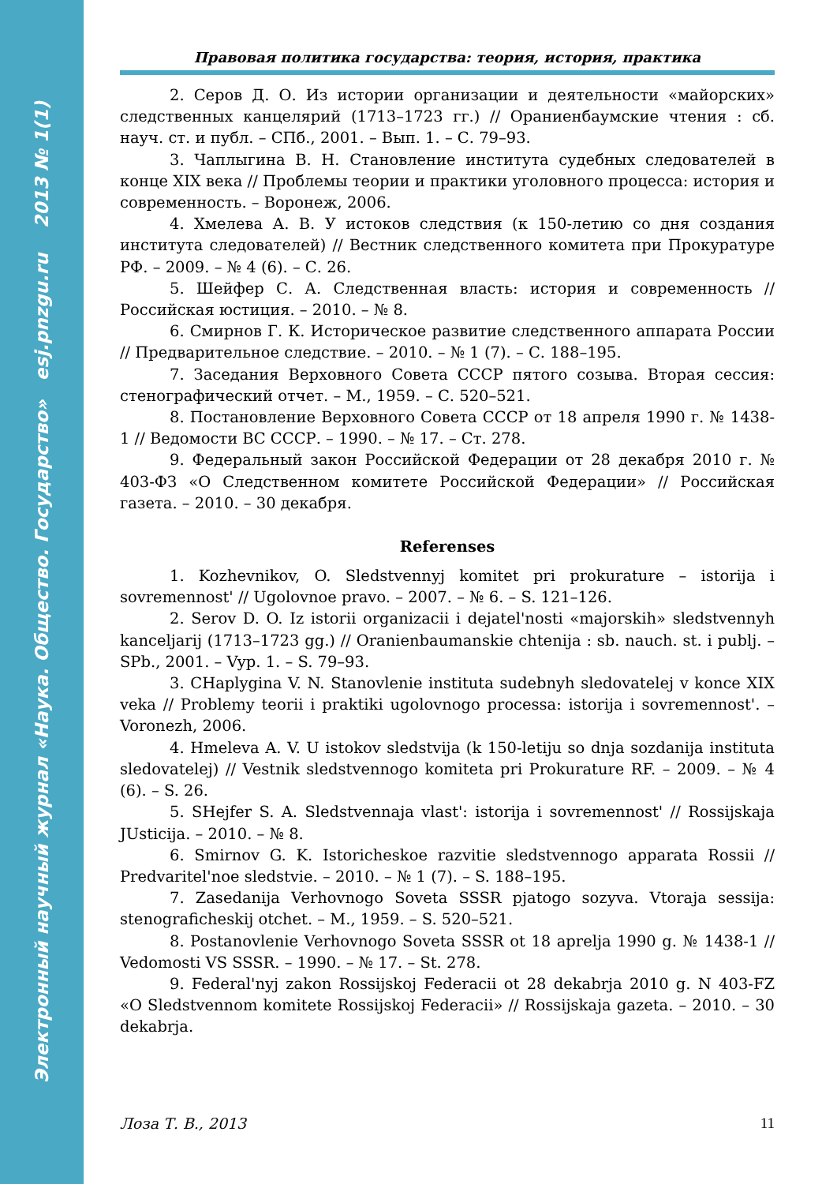Электронный научный журнал «Наука. Общество. Государство» esj.pnzgu.ru 2013 № 1(1)
Правовая политика государства: теория, история, практика
2. Серов Д. О. Из истории организации и деятельности «майорских» следственных канцелярий (1713–1723 гг.) // Ораниенбаумские чтения : сб. науч. ст. и публ. – СПб., 2001. – Вып. 1. – С. 79–93.
3. Чаплыгина В. Н. Становление института судебных следователей в конце XIX века // Проблемы теории и практики уголовного процесса: история и современность. – Воронеж, 2006.
4. Хмелева А. В. У истоков следствия (к 150-летию со дня создания института следователей) // Вестник следственного комитета при Прокуратуре РФ. – 2009. – № 4 (6). – С. 26.
5. Шейфер С. А. Следственная власть: история и современность // Российская юстиция. – 2010. – № 8.
6. Смирнов Г. К. Историческое развитие следственного аппарата России // Предварительное следствие. – 2010. – № 1 (7). – С. 188–195.
7. Заседания Верховного Совета СССР пятого созыва. Вторая сессия: стенографический отчет. – М., 1959. – С. 520–521.
8. Постановление Верховного Совета СССР от 18 апреля 1990 г. № 1438-1 // Ведомости ВС СССР. – 1990. – № 17. – Ст. 278.
9. Федеральный закон Российской Федерации от 28 декабря 2010 г. № 403-ФЗ «О Следственном комитете Российской Федерации» // Российская газета. – 2010. – 30 декабря.
Referenses
1. Kozhevnikov, O. Sledstvennyj komitet pri prokurature – istorija i sovremennost' // Ugolovnoe pravo. – 2007. – № 6. – S. 121–126.
2. Serov D. O. Iz istorii organizacii i dejatel'nosti «majorskih» sledstvennyh kanceljarij (1713–1723 gg.) // Oranienbaumanskie chtenija : sb. nauch. st. i publj. – SPb., 2001. – Vyp. 1. – S. 79–93.
3. CHaplygina V. N. Stanovlenie instituta sudebnyh sledovatelej v konce XIX veka // Problemy teorii i praktiki ugolovnogo processa: istorija i sovremennost'. – Voronezh, 2006.
4. Hmeleva A. V. U istokov sledstvija (k 150-letiju so dnja sozdanija instituta sledovatelej) // Vestnik sledstvennogo komiteta pri Prokurature RF. – 2009. – № 4 (6). – S. 26.
5. SHejfer S. A. Sledstvennaja vlast': istorija i sovremennost' // Rossijskaja JUsticija. – 2010. – № 8.
6. Smirnov G. K. Istoricheskoe razvitie sledstvennogo apparata Rossii // Predvaritel'noe sledstvie. – 2010. – № 1 (7). – S. 188–195.
7. Zasedanija Verhovnogo Soveta SSSR pjatogo sozyva. Vtoraja sessija: stenograficheskij otchet. – M., 1959. – S. 520–521.
8. Postanovlenie Verhovnogo Soveta SSSR ot 18 aprelja 1990 g. № 1438-1 // Vedomosti VS SSSR. – 1990. – № 17. – St. 278.
9. Federal'nyj zakon Rossijskoj Federacii ot 28 dekabrja 2010 g. N 403-FZ «O Sledstvennom komitete Rossijskoj Federacii» // Rossijskaja gazeta. – 2010. – 30 dekabrja.
Лоза Т. В., 2013 11